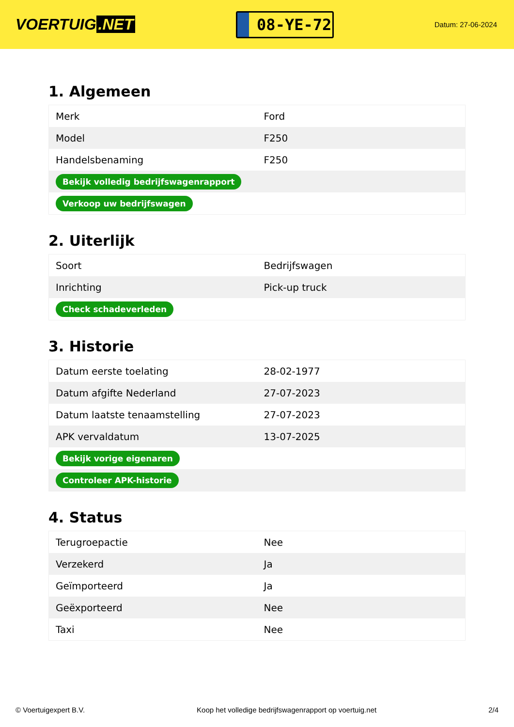VOERTUIG.NET
08-YE-72
Datum: 27-06-2024
1. Algemeen
| Merk | Ford |
| Model | F250 |
| Handelsbenaming | F250 |
| Bekijk volledig bedrijfswagenrapport | |
| Verkoop uw bedrijfswagen | |
2. Uiterlijk
| Soort | Bedrijfswagen |
| Inrichting | Pick-up truck |
| Check schadeverleden | |
3. Historie
| Datum eerste toelating | 28-02-1977 |
| Datum afgifte Nederland | 27-07-2023 |
| Datum laatste tenaamstelling | 27-07-2023 |
| APK vervaldatum | 13-07-2025 |
| Bekijk vorige eigenaren | |
| Controleer APK-historie | |
4. Status
| Terugroepactie | Nee |
| Verzekerd | Ja |
| Geïmporteerd | Ja |
| Geëxporteerd | Nee |
| Taxi | Nee |
© Voertuigexpert B.V. Koop het volledige bedrijfswagenrapport op voertuig.net 2/4